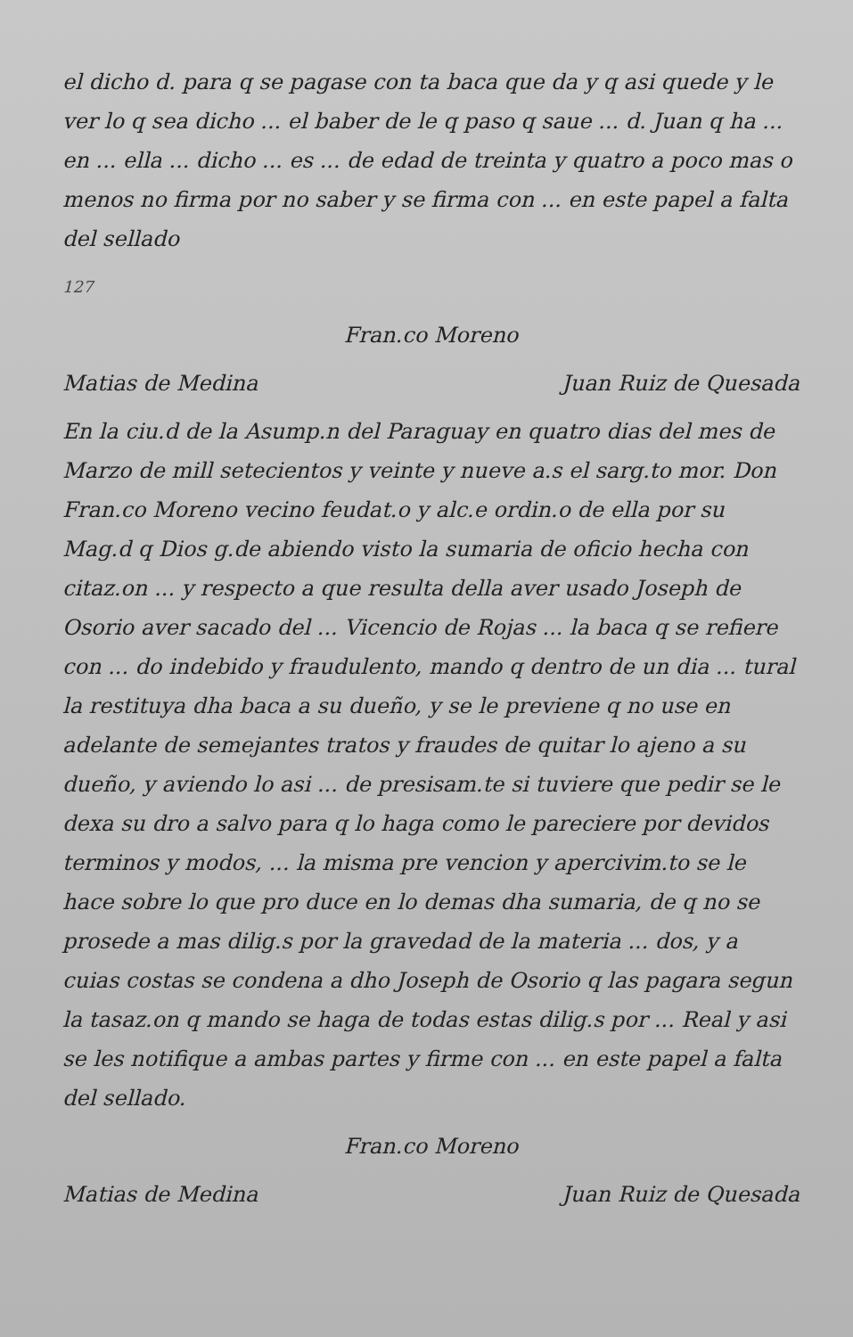el dicho d. para q se pagase con ta baca que da y q asi quede y le ver lo q sea dicho ... el baber de le q paso q saue ... d. Juan q ha ... en ... ella ... dicho ... es ... de edad de treinta y quatro a poco mas o menos no firma por no saber y se firma con ... en este papel a falta del sellado
127
Fran.co Moreno
Matias de Medina Juan Ruiz de Quesada
En la ciu.d de la Asump.n del Paraguay en quatro dias del mes de Marzo de mill setecientos y veinte y nueve a.s el sarg.to mor. Don Fran.co Moreno vecino feudat.o y alc.e ordin.o de ella por su Mag.d q Dios g.de abiendo visto la sumaria de oficio hecha con citaz.on ... y respecto a que resulta della aver usado Joseph de Osorio aver sacado del ... Vicencio de Rojas ... la baca q se refiere con ... do indebido y fraudulento, mando q dentro de un dia ... tural la restituya dha baca a su dueño, y se le previene q no use en adelante de semejantes tratos y fraudes de quitar lo ajeno a su dueño, y aviendo lo asi ... de presisam.te si tuviere que pedir se le dexa su dro a salvo para q lo haga como le pareciere por devidos terminos y modos, ... la misma pre vencion y apercivim.to se le hace sobre lo que pro duce en lo demas dha sumaria, de q no se prosede a mas dilig.s por la gravedad de la materia ... dos, y a cuias costas se condena a dho Joseph de Osorio q las pagara segun la tasaz.on q mando se haga de todas estas dilig.s por ... Real y asi se les notifique a ambas partes y firme con ... en este papel a falta del sellado.
Fran.co Moreno
Matias de Medina Juan Ruiz de Quesada